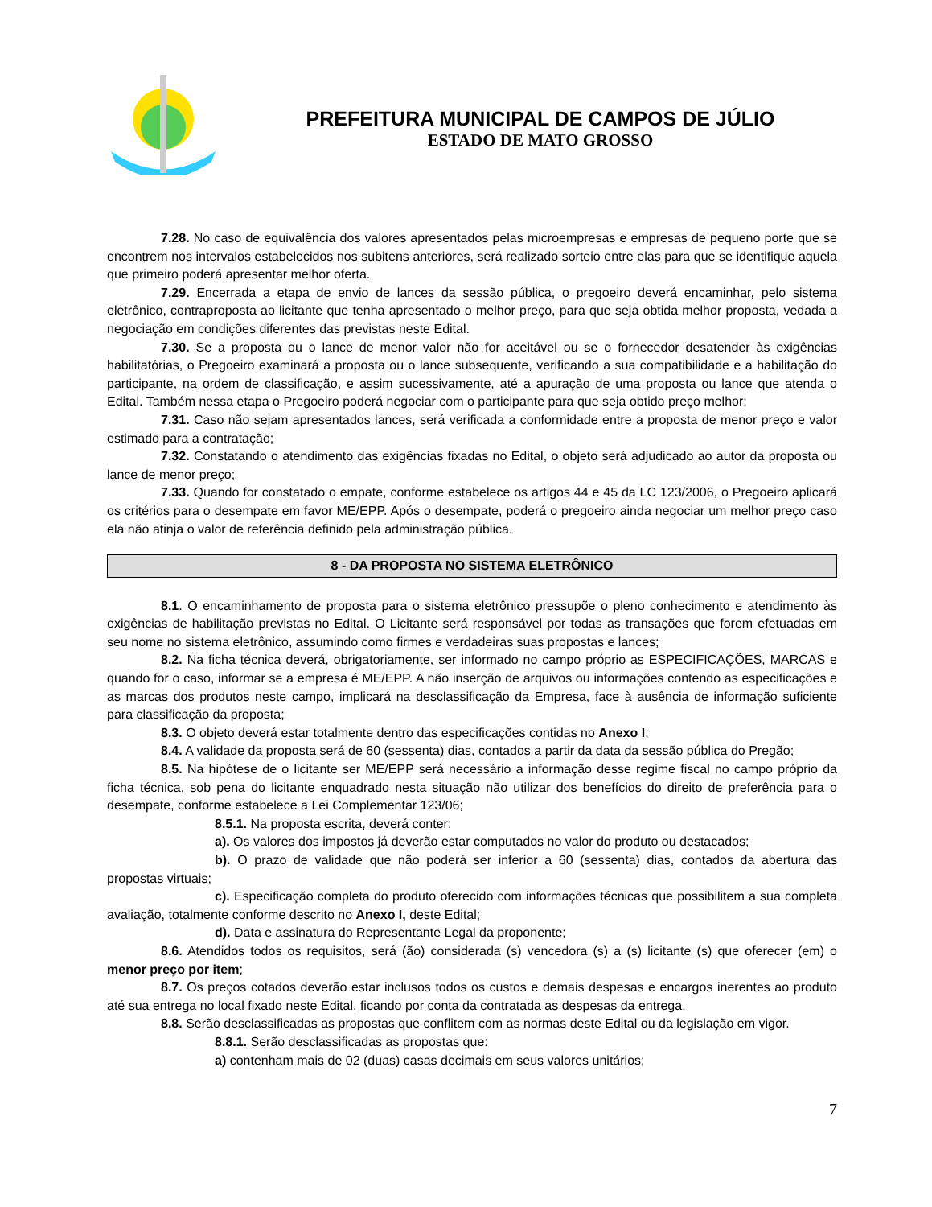PREFEITURA MUNICIPAL DE CAMPOS DE JÚLIO
ESTADO DE MATO GROSSO
7.28. No caso de equivalência dos valores apresentados pelas microempresas e empresas de pequeno porte que se encontrem nos intervalos estabelecidos nos subitens anteriores, será realizado sorteio entre elas para que se identifique aquela que primeiro poderá apresentar melhor oferta.
7.29. Encerrada a etapa de envio de lances da sessão pública, o pregoeiro deverá encaminhar, pelo sistema eletrônico, contraproposta ao licitante que tenha apresentado o melhor preço, para que seja obtida melhor proposta, vedada a negociação em condições diferentes das previstas neste Edital.
7.30. Se a proposta ou o lance de menor valor não for aceitável ou se o fornecedor desatender às exigências habilitatórias, o Pregoeiro examinará a proposta ou o lance subsequente, verificando a sua compatibilidade e a habilitação do participante, na ordem de classificação, e assim sucessivamente, até a apuração de uma proposta ou lance que atenda o Edital. Também nessa etapa o Pregoeiro poderá negociar com o participante para que seja obtido preço melhor;
7.31. Caso não sejam apresentados lances, será verificada a conformidade entre a proposta de menor preço e valor estimado para a contratação;
7.32. Constatando o atendimento das exigências fixadas no Edital, o objeto será adjudicado ao autor da proposta ou lance de menor preço;
7.33. Quando for constatado o empate, conforme estabelece os artigos 44 e 45 da LC 123/2006, o Pregoeiro aplicará os critérios para o desempate em favor ME/EPP. Após o desempate, poderá o pregoeiro ainda negociar um melhor preço caso ela não atinja o valor de referência definido pela administração pública.
8 - DA PROPOSTA NO SISTEMA ELETRÔNICO
8.1. O encaminhamento de proposta para o sistema eletrônico pressupõe o pleno conhecimento e atendimento às exigências de habilitação previstas no Edital. O Licitante será responsável por todas as transações que forem efetuadas em seu nome no sistema eletrônico, assumindo como firmes e verdadeiras suas propostas e lances;
8.2. Na ficha técnica deverá, obrigatoriamente, ser informado no campo próprio as ESPECIFICAÇÕES, MARCAS e quando for o caso, informar se a empresa é ME/EPP. A não inserção de arquivos ou informações contendo as especificações e as marcas dos produtos neste campo, implicará na desclassificação da Empresa, face à ausência de informação suficiente para classificação da proposta;
8.3. O objeto deverá estar totalmente dentro das especificações contidas no Anexo I;
8.4. A validade da proposta será de 60 (sessenta) dias, contados a partir da data da sessão pública do Pregão;
8.5. Na hipótese de o licitante ser ME/EPP será necessário a informação desse regime fiscal no campo próprio da ficha técnica, sob pena do licitante enquadrado nesta situação não utilizar dos benefícios do direito de preferência para o desempate, conforme estabelece a Lei Complementar 123/06;
8.5.1. Na proposta escrita, deverá conter:
a). Os valores dos impostos já deverão estar computados no valor do produto ou destacados;
b). O prazo de validade que não poderá ser inferior a 60 (sessenta) dias, contados da abertura das propostas virtuais;
c). Especificação completa do produto oferecido com informações técnicas que possibilitem a sua completa avaliação, totalmente conforme descrito no Anexo I, deste Edital;
d). Data e assinatura do Representante Legal da proponente;
8.6. Atendidos todos os requisitos, será (ão) considerada (s) vencedora (s) a (s) licitante (s) que oferecer (em) o menor preço por item;
8.7. Os preços cotados deverão estar inclusos todos os custos e demais despesas e encargos inerentes ao produto até sua entrega no local fixado neste Edital, ficando por conta da contratada as despesas da entrega.
8.8. Serão desclassificadas as propostas que conflitem com as normas deste Edital ou da legislação em vigor.
8.8.1. Serão desclassificadas as propostas que:
a) contenham mais de 02 (duas) casas decimais em seus valores unitários;
7